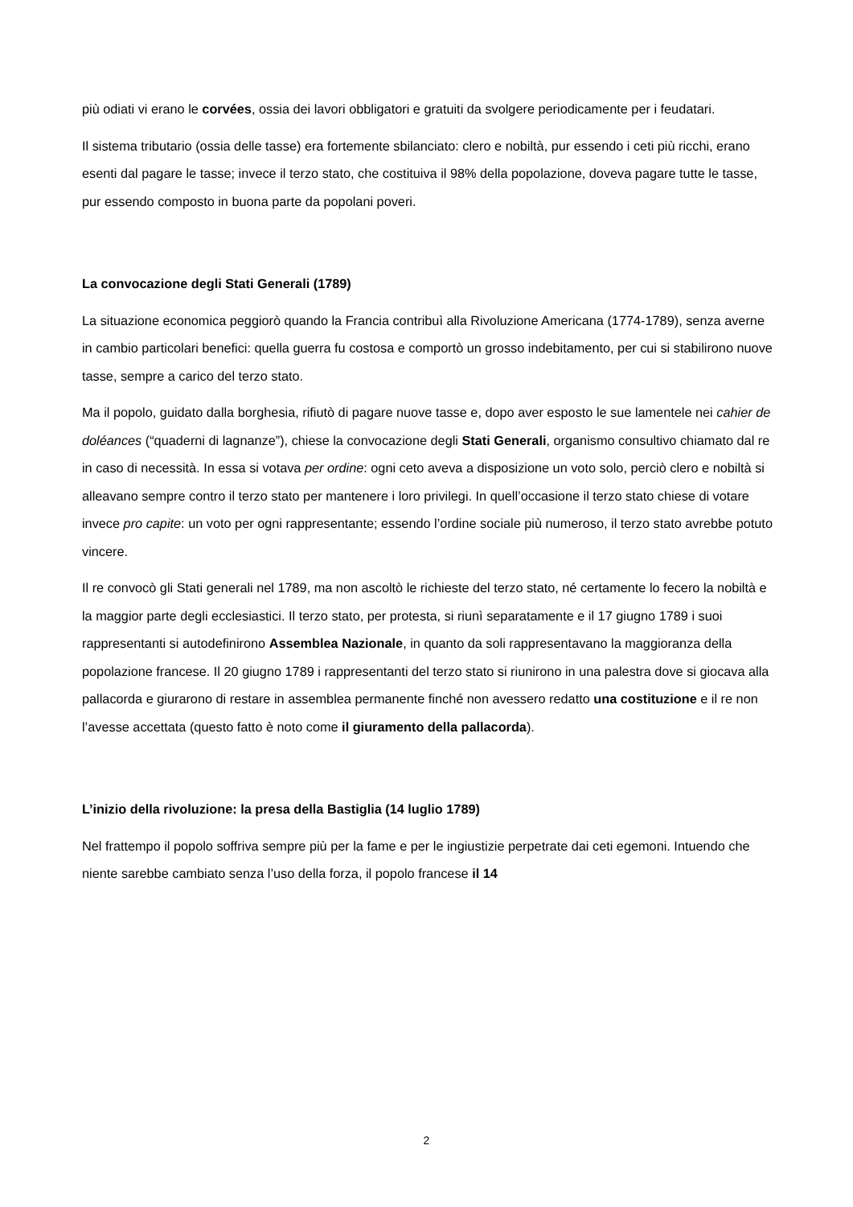più odiati vi erano le corvées, ossia dei lavori obbligatori e gratuiti da svolgere periodicamente per i feudatari.
Il sistema tributario (ossia delle tasse) era fortemente sbilanciato: clero e nobiltà, pur essendo i ceti più ricchi, erano esenti dal pagare le tasse; invece il terzo stato, che costituiva il 98% della popolazione, doveva pagare tutte le tasse, pur essendo composto in buona parte da popolani poveri.
La convocazione degli Stati Generali (1789)
La situazione economica peggiorò quando la Francia contribuì alla Rivoluzione Americana (1774-1789), senza averne in cambio particolari benefici: quella guerra fu costosa e comportò un grosso indebitamento, per cui si stabilirono nuove tasse, sempre a carico del terzo stato.
Ma il popolo, guidato dalla borghesia, rifiutò di pagare nuove tasse e, dopo aver esposto le sue lamentele nei cahier de doléances (“quaderni di lagnanze”), chiese la convocazione degli Stati Generali, organismo consultivo chiamato dal re in caso di necessità. In essa si votava per ordine: ogni ceto aveva a disposizione un voto solo, perciò clero e nobiltà si alleavano sempre contro il terzo stato per mantenere i loro privilegi. In quell’occasione il terzo stato chiese di votare invece pro capite: un voto per ogni rappresentante; essendo l’ordine sociale più numeroso, il terzo stato avrebbe potuto vincere.
Il re convocò gli Stati generali nel 1789, ma non ascoltò le richieste del terzo stato, né certamente lo fecero la nobiltà e la maggior parte degli ecclesiastici. Il terzo stato, per protesta, si riunì separatamente e il 17 giugno 1789 i suoi rappresentanti si autodefinirono Assemblea Nazionale, in quanto da soli rappresentavano la maggioranza della popolazione francese. Il 20 giugno 1789 i rappresentanti del terzo stato si riunirono in una palestra dove si giocava alla pallacorda e giurarono di restare in assemblea permanente finché non avessero redatto una costituzione e il re non l’avesse accettata (questo fatto è noto come il giuramento della pallacorda).
L’inizio della rivoluzione: la presa della Bastiglia (14 luglio 1789)
Nel frattempo il popolo soffriva sempre più per la fame e per le ingiustizie perpetrate dai ceti egemoni. Intuendo che niente sarebbe cambiato senza l’uso della forza, il popolo francese il 14
2